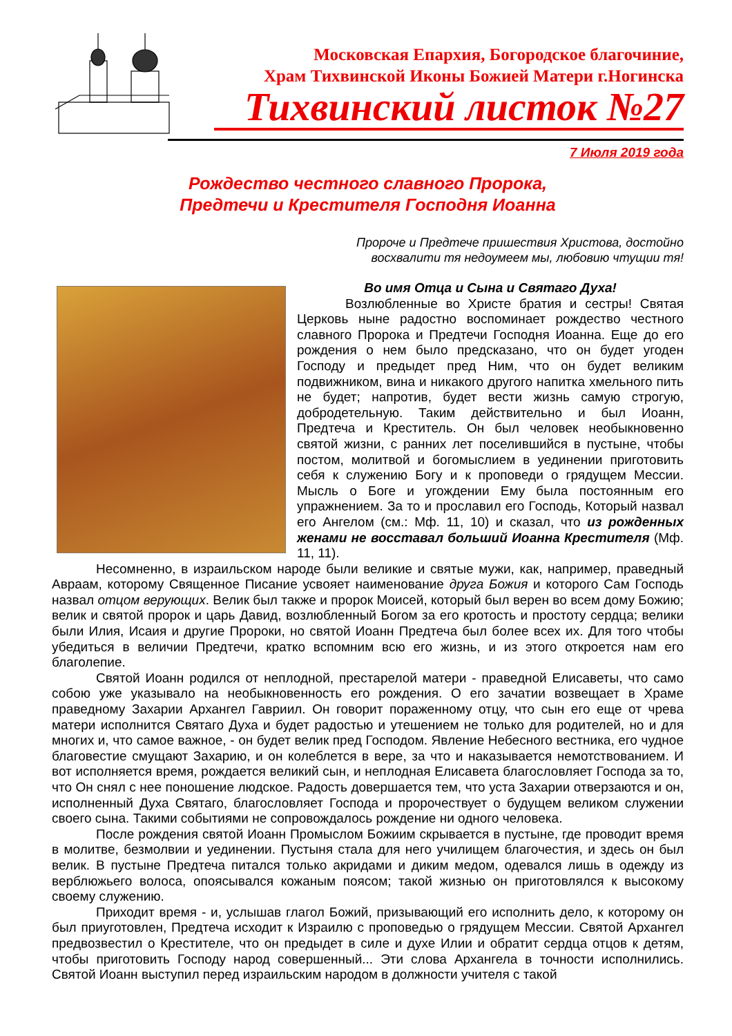Московская Епархия, Богородское благочиние,
Храм Тихвинской Иконы Божией Матери г.Ногинска
Тихвинский листок №27
7 Июля 2019 года
Рождество честного славного Пророка,
Предтечи и Крестителя Господня Иоанна
Пророче и Предтече пришествия Христова, достойно
восхвалити тя недоумеем мы, любовию чтущии тя!
Во имя Отца и Сына и Святаго Духа!
Возлюбленные во Христе братия и сестры! Святая Церковь ныне радостно воспоминает рождество честного славного Пророка и Предтечи Господня Иоанна. Еще до его рождения о нем было предсказано, что он будет угоден Господу и предыдет пред Ним, что он будет великим подвижником, вина и никакого другого напитка хмельного пить не будет; напротив, будет вести жизнь самую строгую, добродетельную. Таким действительно и был Иоанн, Предтеча и Креститель. Он был человек необыкновенно святой жизни, с ранних лет поселившийся в пустыне, чтобы постом, молитвой и богомыслием в уединении приготовить себя к служению Богу и к проповеди о грядущем Мессии. Мысль о Боге и угождении Ему была постоянным его упражнением. За то и прославил его Господь, Который назвал его Ангелом (см.: Мф. 11, 10) и сказал, что из рожденных женами не восставал больший Иоанна Крестителя (Мф. 11, 11).
Несомненно, в израильском народе были великие и святые мужи, как, например, праведный Авраам, которому Священное Писание усвояет наименование друга Божия и которого Сам Господь назвал отцом верующих. Велик был также и пророк Моисей, который был верен во всем дому Божию; велик и святой пророк и царь Давид, возлюбленный Богом за его кротость и простоту сердца; велики были Илия, Исаия и другие Пророки, но святой Иоанн Предтеча был более всех их. Для того чтобы убедиться в величии Предтечи, кратко вспомним всю его жизнь, и из этого откроется нам его благолепие.
Святой Иоанн родился от неплодной, престарелой матери - праведной Елисаветы, что само собою уже указывало на необыкновенность его рождения. О его зачатии возвещает в Храме праведному Захарии Архангел Гавриил. Он говорит пораженному отцу, что сын его еще от чрева матери исполнится Святаго Духа и будет радостью и утешением не только для родителей, но и для многих и, что самое важное, - он будет велик пред Господом. Явление Небесного вестника, его чудное благовестие смущают Захарию, и он колеблется в вере, за что и наказывается немотствованием. И вот исполняется время, рождается великий сын, и неплодная Елисавета благословляет Господа за то, что Он снял с нее поношение людское. Радость довершается тем, что уста Захарии отверзаются и он, исполненный Духа Святаго, благословляет Господа и пророчествует о будущем великом служении своего сына. Такими событиями не сопровождалось рождение ни одного человека.
После рождения святой Иоанн Промыслом Божиим скрывается в пустыне, где проводит время в молитве, безмолвии и уединении. Пустыня стала для него училищем благочестия, и здесь он был велик. В пустыне Предтеча питался только акридами и диким медом, одевался лишь в одежду из верблюжьего волоса, опоясывался кожаным поясом; такой жизнью он приготовлялся к высокому своему служению.
Приходит время - и, услышав глагол Божий, призывающий его исполнить дело, к которому он был приуготовлен, Предтеча исходит к Израилю с проповедью о грядущем Мессии. Святой Архангел предвозвестил о Крестителе, что он предыдет в силе и духе Илии и обратит сердца отцов к детям, чтобы приготовить Господу народ совершенный... Эти слова Архангела в точности исполнились. Святой Иоанн выступил перед израильским народом в должности учителя с такой